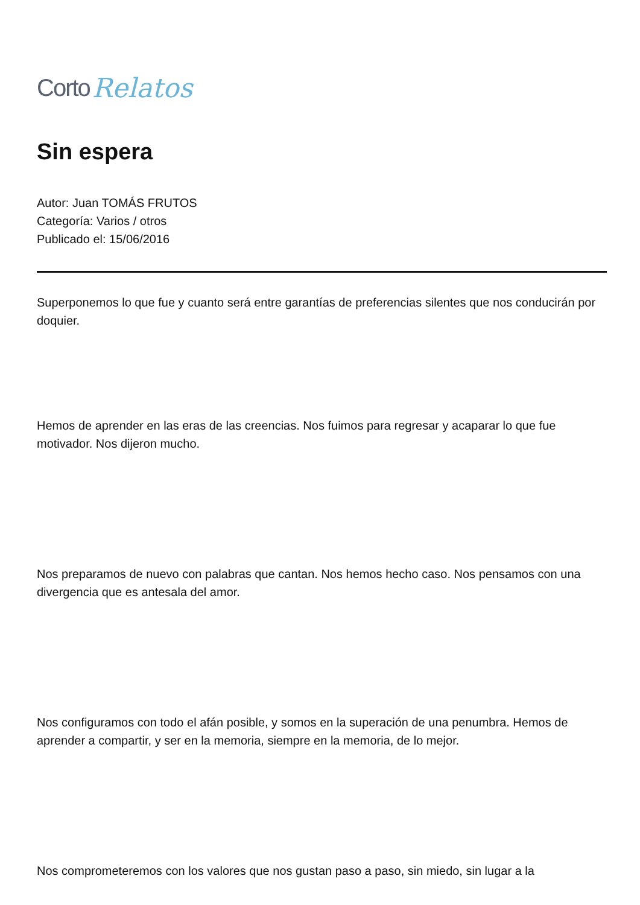Corto Relatos
Sin espera
Autor: Juan TOMÁS FRUTOS
Categoría: Varios / otros
Publicado el: 15/06/2016
Superponemos lo que fue y cuanto será entre garantías de preferencias silentes que nos conducirán por doquier.
Hemos de aprender en las eras de las creencias. Nos fuimos para regresar y acaparar lo que fue motivador. Nos dijeron mucho.
Nos preparamos de nuevo con palabras que cantan. Nos hemos hecho caso. Nos pensamos con una divergencia que es antesala del amor.
Nos configuramos con todo el afán posible, y somos en la superación de una penumbra. Hemos de aprender a compartir, y ser en la memoria, siempre en la memoria, de lo mejor.
Nos comprometeremos con los valores que nos gustan paso a paso, sin miedo, sin lugar a la